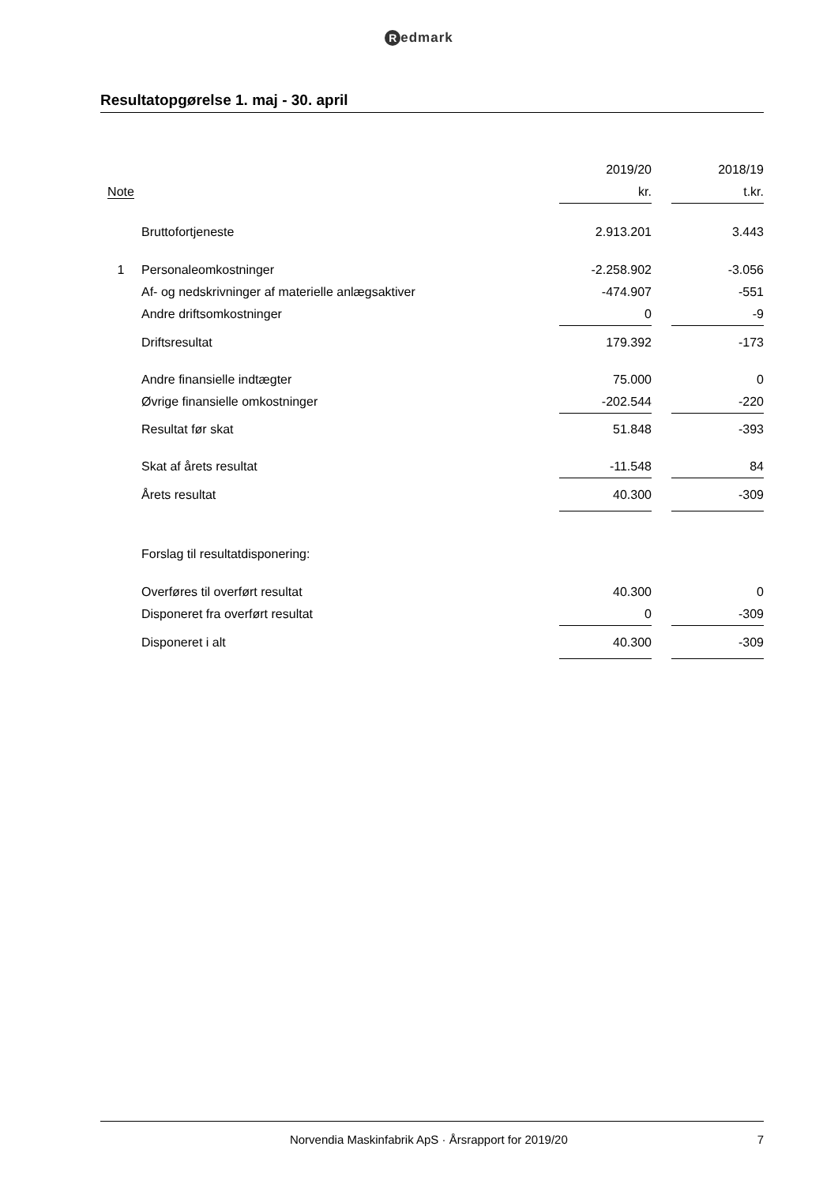Redmark
Resultatopgørelse 1. maj - 30. april
| | | 2019/20 | | 2018/19 |
| --- | --- | --- | --- | --- |
| Note | | kr. | | t.kr. |
| | Bruttofortjeneste | 2.913.201 | | 3.443 |
| 1 | Personaleomkostninger | -2.258.902 | | -3.056 |
| | Af- og nedskrivninger af materielle anlægsaktiver | -474.907 | | -551 |
| | Andre driftsomkostninger | 0 | | -9 |
| | Driftsresultat | 179.392 | | -173 |
| | Andre finansielle indtægter | 75.000 | | 0 |
| | Øvrige finansielle omkostninger | -202.544 | | -220 |
| | Resultat før skat | 51.848 | | -393 |
| | Skat af årets resultat | -11.548 | | 84 |
| | Årets resultat | 40.300 | | -309 |
| | Forslag til resultatdisponering: | | | |
| | Overføres til overført resultat | 40.300 | | 0 |
| | Disponeret fra overført resultat | 0 | | -309 |
| | Disponeret i alt | 40.300 | | -309 |
Norvendia Maskinfabrik ApS · Årsrapport for 2019/20 7